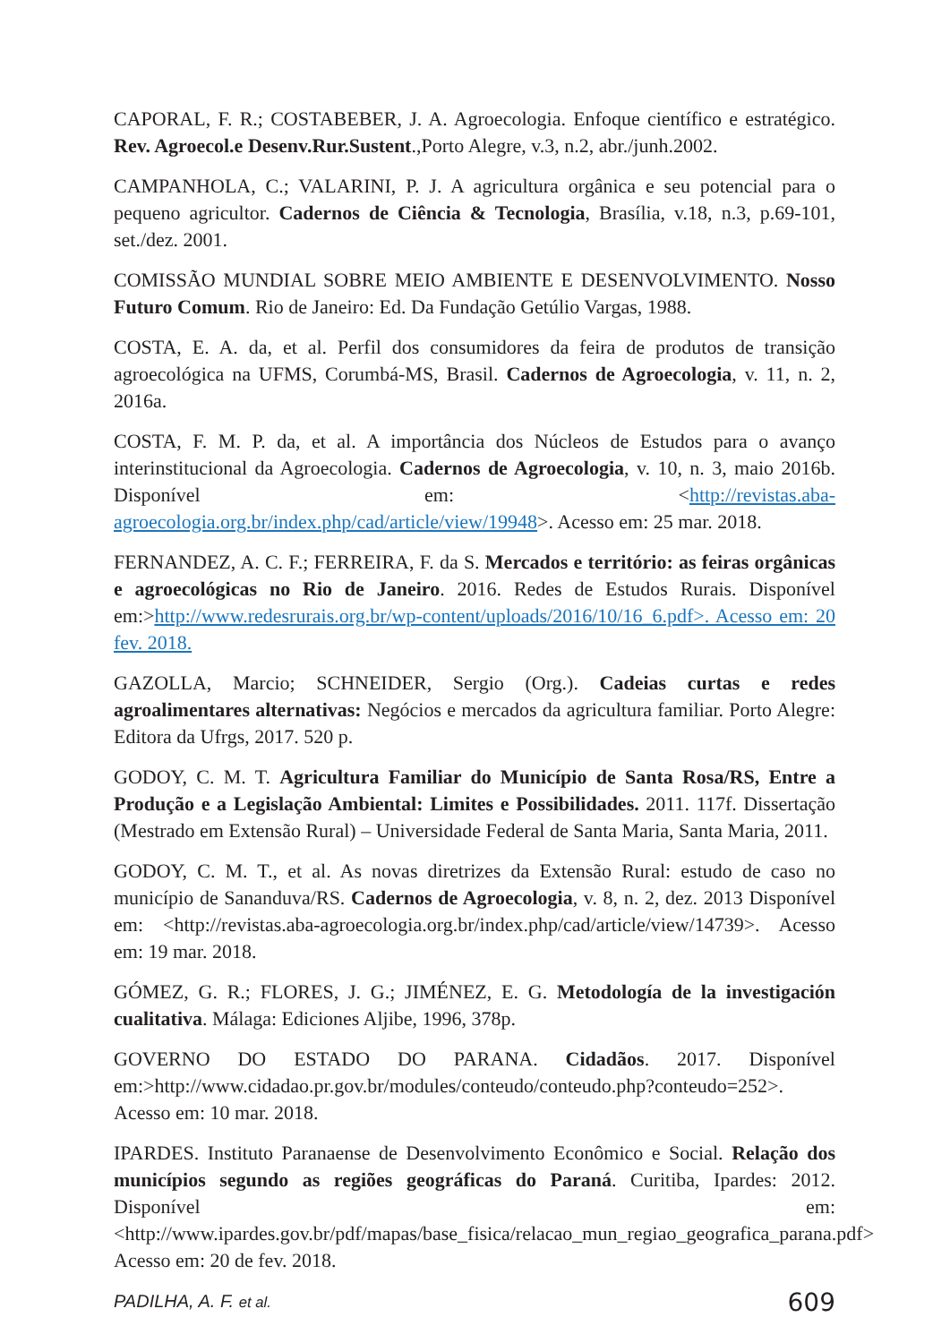CAPORAL, F. R.; COSTABEBER, J. A. Agroecologia. Enfoque científico e estratégico. Rev. Agroecol.e Desenv.Rur.Sustent.,Porto Alegre, v.3, n.2, abr./junh.2002.
CAMPANHOLA, C.; VALARINI, P. J. A agricultura orgânica e seu potencial para o pequeno agricultor. Cadernos de Ciência & Tecnologia, Brasília, v.18, n.3, p.69-101, set./dez. 2001.
COMISSÃO MUNDIAL SOBRE MEIO AMBIENTE E DESENVOLVIMENTO. Nosso Futuro Comum. Rio de Janeiro: Ed. Da Fundação Getúlio Vargas, 1988.
COSTA, E. A. da, et al. Perfil dos consumidores da feira de produtos de transição agroecológica na UFMS, Corumbá-MS, Brasil. Cadernos de Agroecologia, v. 11, n. 2, 2016a.
COSTA, F. M. P. da, et al. A importância dos Núcleos de Estudos para o avanço interinstitucional da Agroecologia. Cadernos de Agroecologia, v. 10, n. 3, maio 2016b. Disponível em: <http://revistas.aba-agroecologia.org.br/index.php/cad/article/view/19948>. Acesso em: 25 mar. 2018.
FERNANDEZ, A. C. F.; FERREIRA, F. da S. Mercados e território: as feiras orgânicas e agroecológicas no Rio de Janeiro. 2016. Redes de Estudos Rurais. Disponível em:>http://www.redesrurais.org.br/wp-content/uploads/2016/10/16_6.pdf>. Acesso em: 20 fev. 2018.
GAZOLLA, Marcio; SCHNEIDER, Sergio (Org.). Cadeias curtas e redes agroalimentares alternativas: Negócios e mercados da agricultura familiar. Porto Alegre: Editora da Ufrgs, 2017. 520 p.
GODOY, C. M. T. Agricultura Familiar do Município de Santa Rosa/RS, Entre a Produção e a Legislação Ambiental: Limites e Possibilidades. 2011. 117f. Dissertação (Mestrado em Extensão Rural) – Universidade Federal de Santa Maria, Santa Maria, 2011.
GODOY, C. M. T., et al. As novas diretrizes da Extensão Rural: estudo de caso no município de Sananduva/RS. Cadernos de Agroecologia, v. 8, n. 2, dez. 2013 Disponível em: <http://revistas.aba-agroecologia.org.br/index.php/cad/article/view/14739>. Acesso em: 19 mar. 2018.
GÓMEZ, G. R.; FLORES, J. G.; JIMÉNEZ, E. G. Metodología de la investigación cualitativa. Málaga: Ediciones Aljibe, 1996, 378p.
GOVERNO DO ESTADO DO PARANA. Cidadãos. 2017. Disponível em:>http://www.cidadao.pr.gov.br/modules/conteudo/conteudo.php?conteudo=252>. Acesso em: 10 mar. 2018.
IPARDES. Instituto Paranaense de Desenvolvimento Econômico e Social. Relação dos municípios segundo as regiões geográficas do Paraná. Curitiba, Ipardes: 2012. Disponível em:<http://www.ipardes.gov.br/pdf/mapas/base_fisica/relacao_mun_regiao_geografica_parana.pdf> Acesso em: 20 de fev. 2018.
PADILHA, A. F. et al. 609